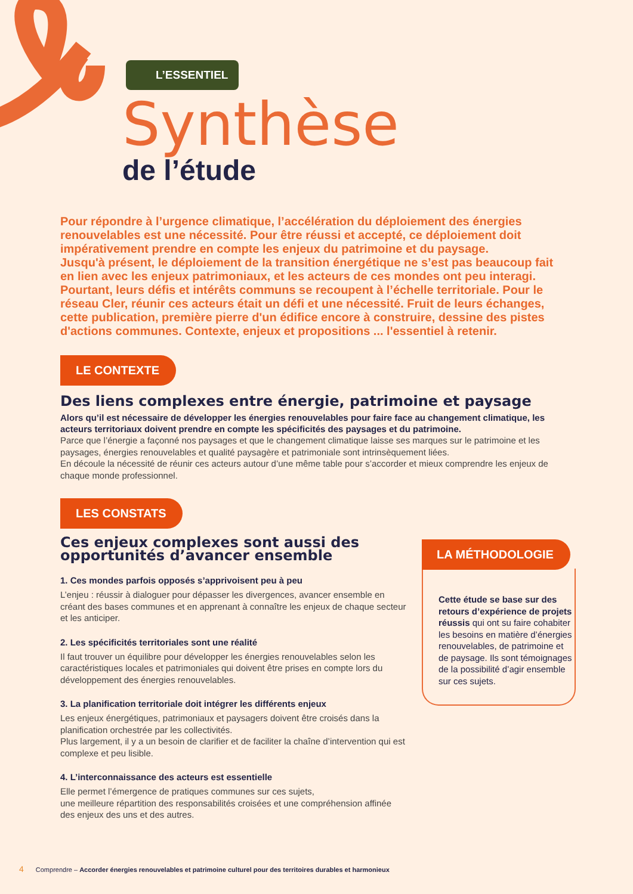L’ESSENTIEL
Synthèse
de l’étude
Pour répondre à l’urgence climatique, l’accélération du déploiement des énergies renouvelables est une nécessité. Pour être réussi et accepté, ce déploiement doit impérativement prendre en compte les enjeux du patrimoine et du paysage.
Jusqu'à présent, le déploiement de la transition énergétique ne s’est pas beaucoup fait en lien avec les enjeux patrimoniaux, et les acteurs de ces mondes ont peu interagi. Pourtant, leurs défis et intérêts communs se recoupent à l’échelle territoriale. Pour le réseau Cler, réunir ces acteurs était un défi et une nécessité. Fruit de leurs échanges, cette publication, première pierre d'un édifice encore à construire, dessine des pistes d'actions communes. Contexte, enjeux et propositions ... l'essentiel à retenir.
LE CONTEXTE
Des liens complexes entre énergie, patrimoine et paysage
Alors qu’il est nécessaire de développer les énergies renouvelables pour faire face au changement climatique, les acteurs territoriaux doivent prendre en compte les spécificités des paysages et du patrimoine.
Parce que l’énergie a façonné nos paysages et que le changement climatique laisse ses marques sur le patrimoine et les paysages, énergies renouvelables et qualité paysagère et patrimoniale sont intrinsèquement liées.
En découle la nécessité de réunir ces acteurs autour d’une même table pour s’accorder et mieux comprendre les enjeux de chaque monde professionnel.
LES CONSTATS
Ces enjeux complexes sont aussi des opportunités d’avancer ensemble
1. Ces mondes parfois opposés s’apprivoisent peu à peu
L’enjeu : réussir à dialoguer pour dépasser les divergences, avancer ensemble en créant des bases communes et en apprenant à connaître les enjeux de chaque secteur et les anticiper.
2. Les spécificités territoriales sont une réalité
Il faut trouver un équilibre pour développer les énergies renouvelables selon les caractéristiques locales et patrimoniales qui doivent être prises en compte lors du développement des énergies renouvelables.
3. La planification territoriale doit intégrer les différents enjeux
Les enjeux énergétiques, patrimoniaux et paysagers doivent être croisés dans la planification orchestrée par les collectivités.
Plus largement, il y a un besoin de clarifier et de faciliter la chaîne d’intervention qui est complexe et peu lisible.
4. L’interconnaissance des acteurs est essentielle
Elle permet l’émergence de pratiques communes sur ces sujets,
une meilleure répartition des responsabilités croisées et une compréhension affinée des enjeux des uns et des autres.
LA MÉTHODOLOGIE
Cette étude se base sur des retours d’expérience de projets réussis qui ont su faire cohabiter les besoins en matière d’énergies renouvelables, de patrimoine et de paysage. Ils sont témoignages de la possibilité d’agir ensemble sur ces sujets.
4 Comprendre – Accorder énergies renouvelables et patrimoine culturel pour des territoires durables et harmonieux